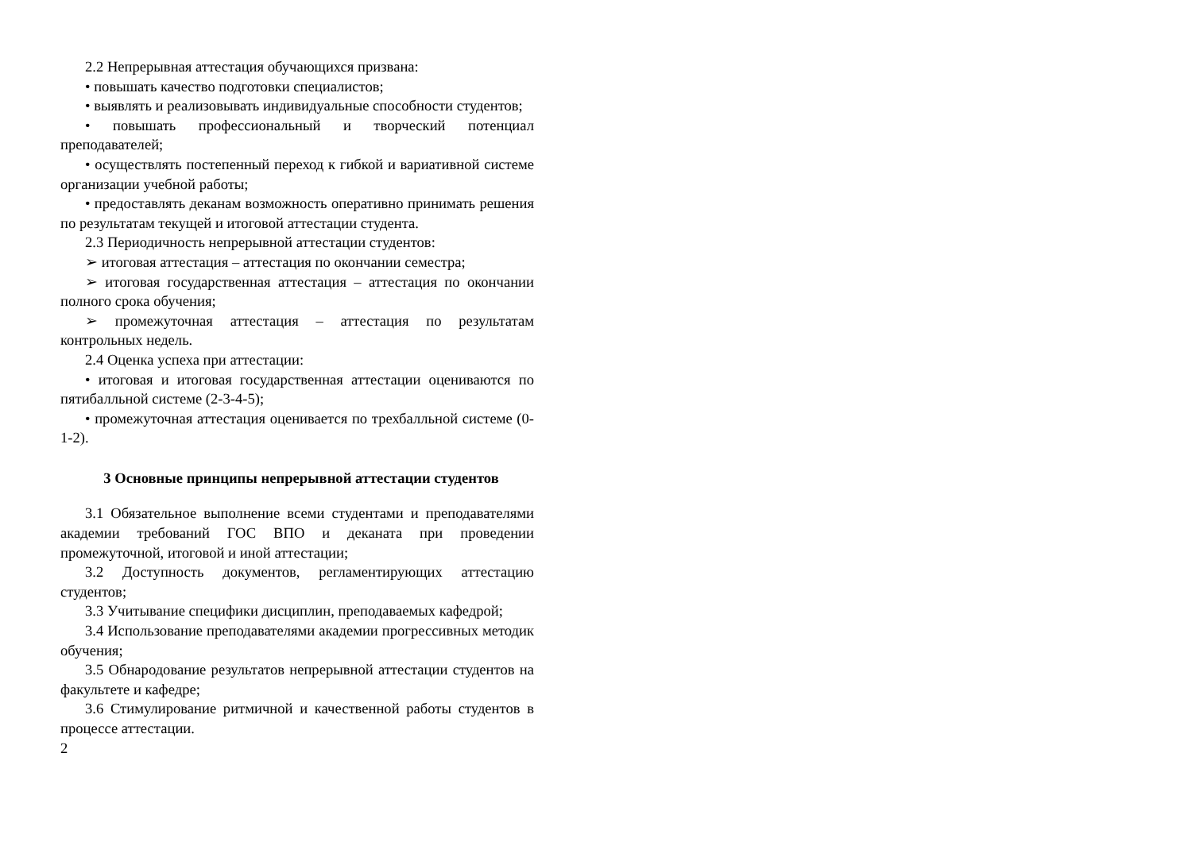2.2 Непрерывная аттестация обучающихся призвана:
• повышать качество подготовки специалистов;
• выявлять и реализовывать индивидуальные способности студентов;
• повышать профессиональный и творческий потенциал преподавателей;
• осуществлять постепенный переход к гибкой и вариативной системе организации учебной работы;
• предоставлять деканам возможность оперативно принимать решения по результатам текущей и итоговой аттестации студента.
2.3 Периодичность непрерывной аттестации студентов:
➢ итоговая аттестация – аттестация по окончании семестра;
➢ итоговая государственная аттестация – аттестация по окончании полного срока обучения;
➢ промежуточная аттестация – аттестация по результатам контрольных недель.
2.4 Оценка успеха при аттестации:
• итоговая и итоговая государственная аттестации оцениваются по пятибалльной системе (2-3-4-5);
• промежуточная аттестация оценивается по трехбалльной системе (0-1-2).
3 Основные принципы непрерывной аттестации студентов
3.1 Обязательное выполнение всеми студентами и преподавателями академии требований ГОС ВПО и деканата при проведении промежуточной, итоговой и иной аттестации;
3.2 Доступность документов, регламентирующих аттестацию студентов;
3.3 Учитывание специфики дисциплин, преподаваемых кафедрой;
3.4 Использование преподавателями академии прогрессивных методик обучения;
3.5 Обнародование результатов непрерывной аттестации студентов на факультете и кафедре;
3.6 Стимулирование ритмичной и качественной работы студентов в процессе аттестации.
2